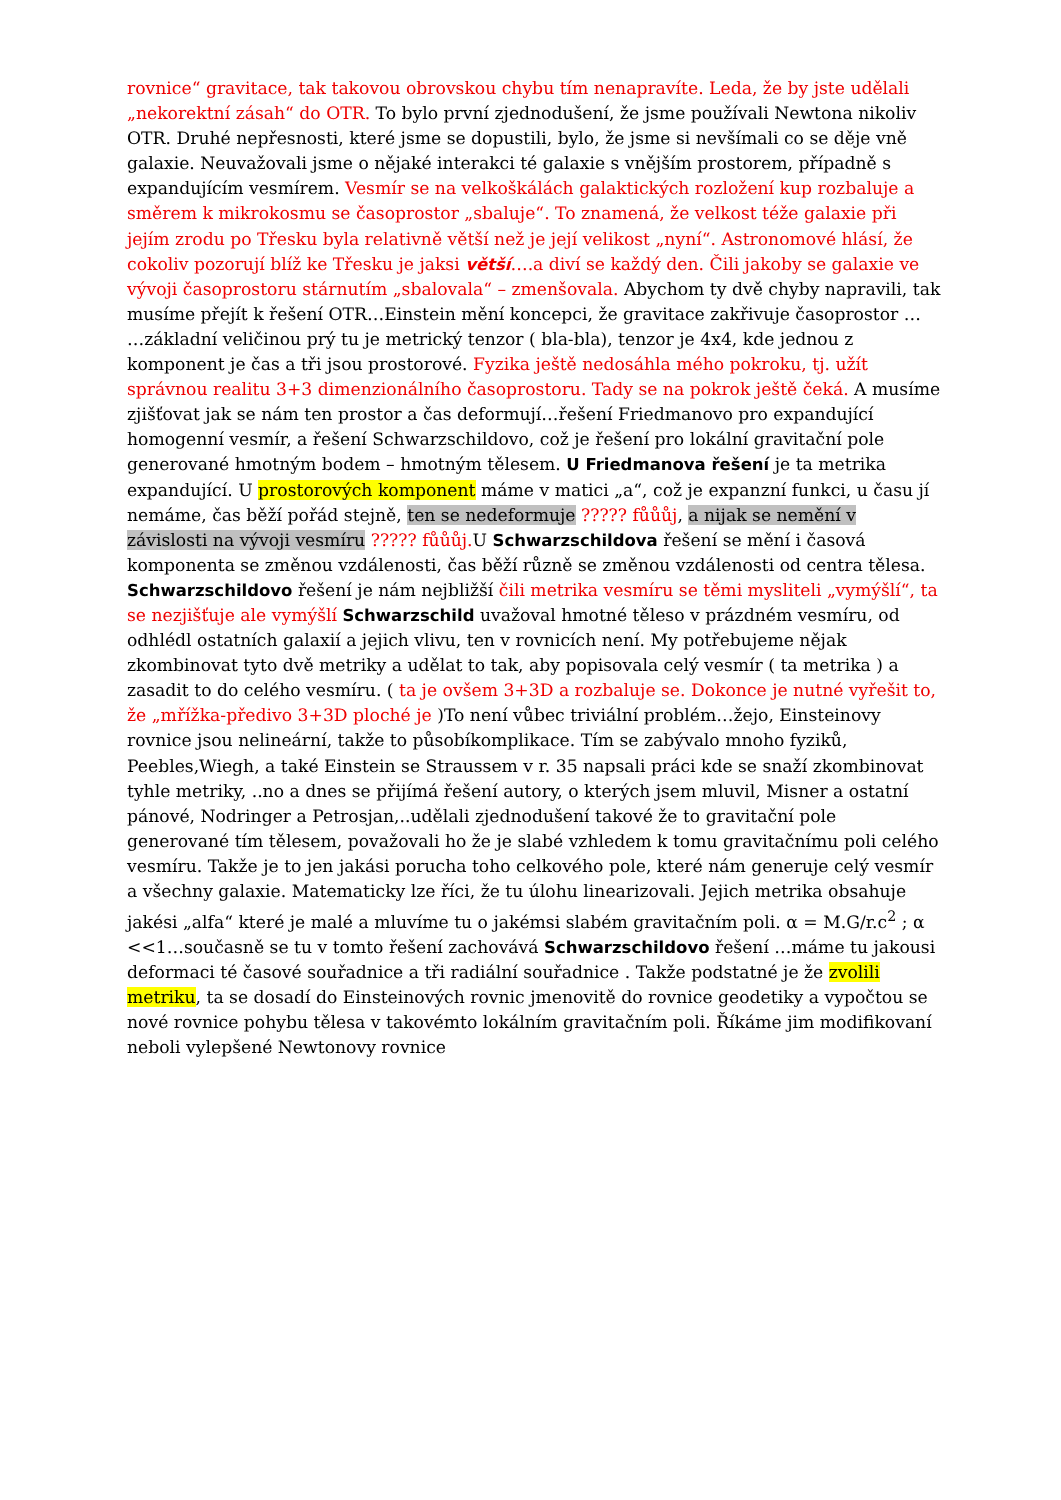rovnice“ gravitace, tak takovou obrovskou chybu tím nenapravíte. Leda, že by jste udělali „nekorektní zásah“ do OTR. To bylo první zjednodušení, že jsme používali Newtona nikoliv OTR. Druhé nepřesnosti, které jsme se dopustili, bylo, že jsme si nevšímali co se děje vně galaxie. Neuvažovali jsme o nějaké interakci té galaxie s vnějším prostorem, případně s expandujícím vesmírem. Vesmír se na velkoškálách galaktických rozložení kup rozbaluje a směrem k mikrokosmu se časoprostor „sbaluje“. To znamená, že velkost téže galaxie při jejím zrodu po Třesku byla relativně větší než je její velikost „nyní“. Astronomové hlásí, že cokoliv pozorují blíž ke Třesku je jaksi větší….a diví se každý den. Čili jakoby se galaxie ve vývoji časoprostoru stárnutím „sbalovala“ – zmenšovala. Abychom ty dvě chyby napravili, tak musíme přejít k řešení OTR…Einstein mění koncepci, že gravitace zakřivuje časoprostor … …základní veličinou prý tu je metrický tenzor ( bla-bla), tenzor je 4x4, kde jednou z komponent je čas a tři jsou prostorové. Fyzika ještě nedosáhla mého pokroku, tj. užít správnou realitu 3+3 dimenzionálního časoprostoru. Tady se na pokrok ještě čeká. A musíme zjišťovat jak se nám ten prostor a čas deformují…řešení Friedmanovo pro expandující homogenní vesmír, a řešení Schwarzschildovo, což je řešení pro lokální gravitační pole generované hmotným bodem – hmotným tělesem. U Friedmanova řešení je ta metrika expandující. U prostorových komponent máme v matici „a“, což je expanzní funkci, u času jí nemáme, čas běží pořád stejně, ten se nedeformuje ????? fůůůj, a nijak se nemění v závislosti na vývoji vesmíru ????? fůůůj. U Schwarzschildova řešení se mění i časová komponenta se změnou vzdálenosti, čas běží různě se změnou vzdálenosti od centra tělesa. Schwarzschildovo řešení je nám nejbližší čili metrika vesmíru se těmi mysliteli „vymýšlí“, ta se nezjišťuje ale vymýšlí Schwarzschild uvažoval hmotné těleso v prázdném vesmíru, od odhlédl ostatních galaxií a jejich vlivu, ten v rovnicích není. My potřebujeme nějak zkombinovat tyto dvě metriky a udělat to tak, aby popisovala celý vesmír ( ta metrika ) a zasadit to do celého vesmíru. ( ta je ovšem 3+3D a rozbaluje se. Dokonce je nutné vyřešit to, že „mřížka-předivo 3+3D ploché je )To není vůbec triviální problém…žejo, Einsteinovy rovnice jsou nelineární, takže to působíkomplikace. Tím se zabývalo mnoho fyziků, Peebles,Wiegh, a také Einstein se Straussem v r. 35 napsali práci kde se snaží zkombinovat tyhle metriky, ..no a dnes se přijímá řešení autory, o kterých jsem mluvil, Misner a ostatní pánové, Nodringer a Petrosjan,..udělali zjednodušení takové že to gravitační pole generované tím tělesem, považovali ho že je slabé vzhledem k tomu gravitačnímu poli celého vesmíru. Takže je to jen jakási porucha toho celkového pole, které nám generuje celý vesmír a všechny galaxie. Matematicky lze říci, že tu úlohu linearizovali. Jejich metrika obsahuje jakési „alfa“ které je malé a mluvíme tu o jakémsi slabém gravitačním poli. α = M.G/r.c<sup>2</sup> ; α <<1…současně se tu v tomto řešení zachovává Schwarzschildovo řešení …máme tu jakousi deformaci té časové souřadnice a tři radiální souřadnice . Takže podstatné je že zvolili metriku, ta se dosadí do Einsteinových rovnic jmenovitě do rovnice geodetiky a vypočtou se nové rovnice pohybu tělesa v takovémto lokálním gravitačním poli. Říkáme jim modifikovaní neboli vylepšené Newtonovy rovnice